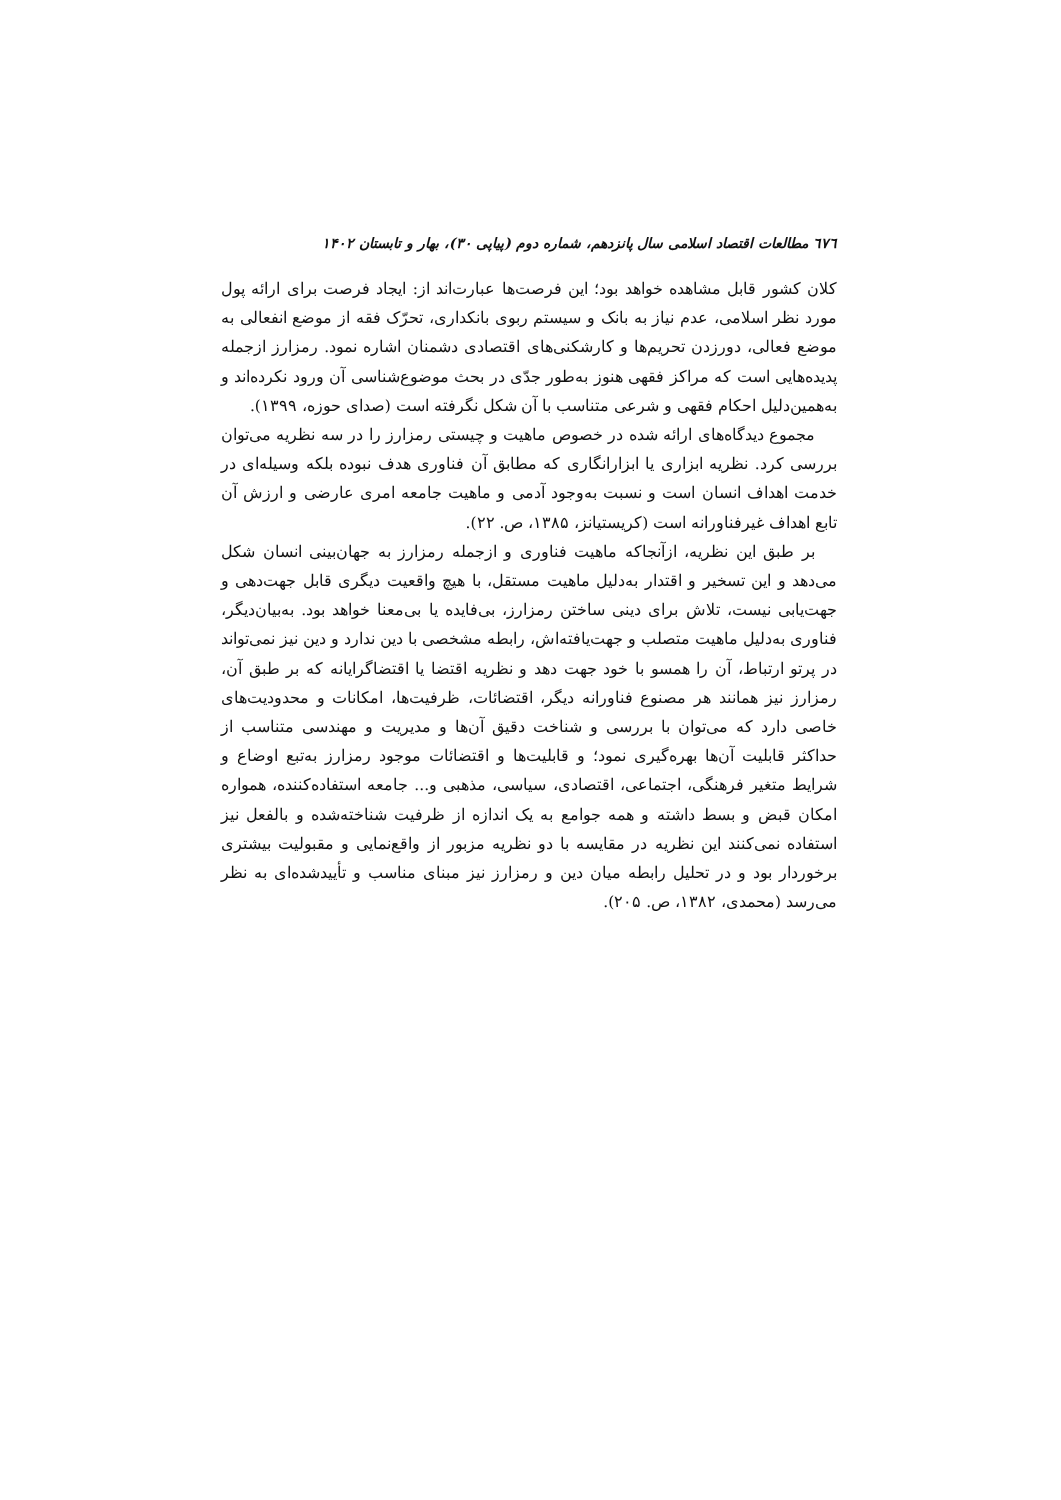٦٧٦ مطالعات اقتصاد اسلامی سال پانزدهم، شماره دوم (پیاپی ۳۰)، بهار و تابستان ۱۴۰۲
کلان کشور قابل مشاهده خواهد بود؛ این فرصت‌ها عبارت‌اند از: ایجاد فرصت برای ارائه پول مورد نظر اسلامی، عدم نیاز به بانک و سیستم ربوی بانکداری، تحرّک فقه از موضع انفعالی به موضع فعالی، دورزدن تحریم‌ها و کارشکنی‌های اقتصادی دشمنان اشاره نمود. رمزارز ازجمله پدیده‌هایی است که مراکز فقهی هنوز به‌طور جدّی در بحث موضوع‌شناسی آن ورود نکرده‌اند و به‌همین‌دلیل احکام فقهی و شرعی متناسب با آن شکل نگرفته است (صدای حوزه، ۱۳۹۹).
مجموع دیدگاه‌های ارائه شده در خصوص ماهیت و چیستی رمزارز را در سه نظریه می‌توان بررسی کرد. نظریه ابزاری یا ابزارانگاری که مطابق آن فناوری هدف نبوده بلکه وسیله‌ای در خدمت اهداف انسان است و نسبت به‌وجود آدمی و ماهیت جامعه امری عارضی و ارزش آن تابع اهداف غیرفناورانه است (کریستیانز، ۱۳۸۵، ص. ۲۲).
بر طبق این نظریه، ازآنجاکه ماهیت فناوری و ازجمله رمزارز به جهان‌بینی انسان شکل می‌دهد و این تسخیر و اقتدار به‌دلیل ماهیت مستقل، با هیچ واقعیت دیگری قابل جهت‌دهی و جهت‌یابی نیست، تلاش برای دینی ساختن رمزارز، بی‌فایده یا بی‌معنا خواهد بود. به‌بیان‌دیگر، فناوری به‌دلیل ماهیت متصلب و جهت‌یافته‌اش، رابطه مشخصی با دین ندارد و دین نیز نمی‌تواند در پرتو ارتباط، آن را همسو با خود جهت دهد و نظریه اقتضا یا اقتضاگرایانه که بر طبق آن، رمزارز نیز همانند هر مصنوع فناورانه دیگر، اقتضائات، ظرفیت‌ها، امکانات و محدودیت‌های خاصی دارد که می‌توان با بررسی و شناخت دقیق آن‌ها و مدیریت و مهندسی متناسب از حداکثر قابلیت آن‌ها بهره‌گیری نمود؛ و قابلیت‌ها و اقتضائات موجود رمزارز به‌تبع اوضاع و شرایط متغیر فرهنگی، اجتماعی، اقتصادی، سیاسی، مذهبی و... جامعه استفاده‌کننده، همواره امکان قبض و بسط داشته و همه جوامع به یک اندازه از ظرفیت شناخته‌شده و بالفعل نیز استفاده نمی‌کنند این نظریه در مقایسه با دو نظریه مزبور از واقع‌نمایی و مقبولیت بیشتری برخوردار بود و در تحلیل رابطه میان دین و رمزارز نیز مبنای مناسب و تأییدشده‌ای به نظر می‌رسد (محمدی، ۱۳۸۲، ص. ۲۰۵).